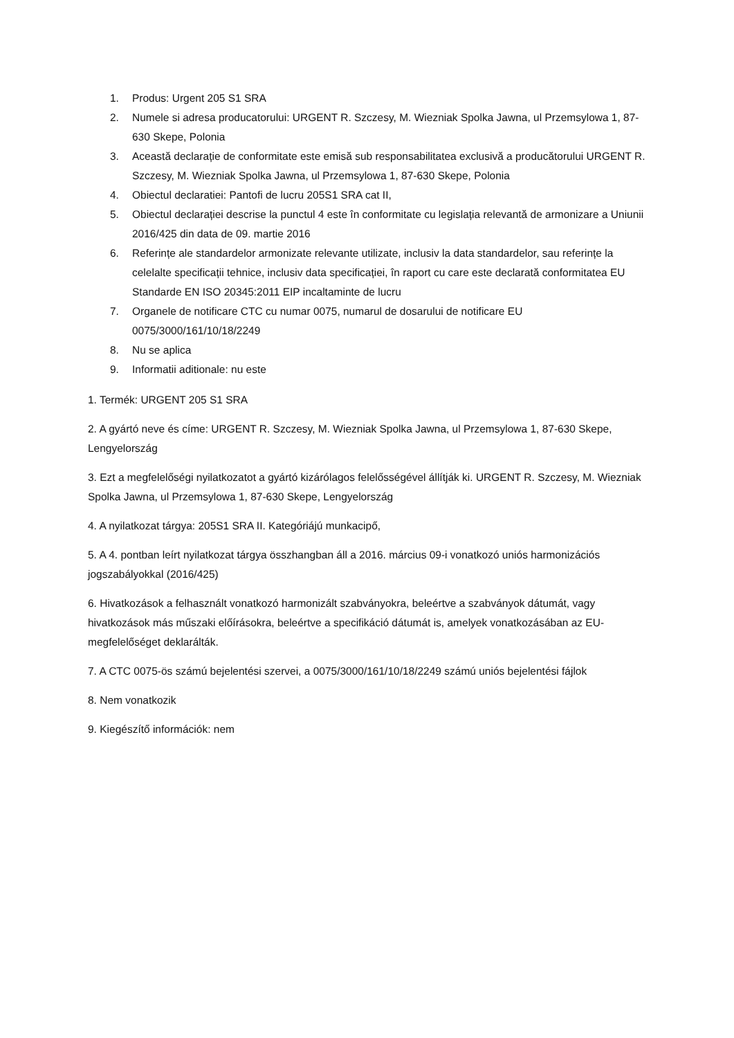1. Produs: Urgent 205 S1 SRA
2. Numele si adresa producatorului: URGENT R. Szczesy, M. Wiezniak Spolka Jawna, ul Przemsylowa 1, 87-630 Skepe, Polonia
3. Această declarație de conformitate este emisă sub responsabilitatea exclusivă a producătorului URGENT R. Szczesy, M. Wiezniak Spolka Jawna, ul Przemsylowa 1, 87-630 Skepe, Polonia
4. Obiectul declaratiei: Pantofi de lucru 205S1 SRA cat II,
5. Obiectul declarației descrise la punctul 4 este în conformitate cu legislația relevantă de armonizare a Uniunii 2016/425 din data de 09. martie 2016
6. Referințe ale standardelor armonizate relevante utilizate, inclusiv la data standardelor, sau referințe la celelalte specificații tehnice, inclusiv data specificației, în raport cu care este declarată conformitatea EU Standarde EN ISO 20345:2011 EIP incaltaminte de lucru
7. Organele de notificare CTC cu numar 0075, numarul de dosarului de notificare EU 0075/3000/161/10/18/2249
8. Nu se aplica
9. Informatii aditionale: nu este
1. Termék: URGENT 205 S1 SRA
2. A gyártó neve és címe: URGENT R. Szczesy, M. Wiezniak Spolka Jawna, ul Przemsylowa 1, 87-630 Skepe, Lengyelország
3. Ezt a megfelelőségi nyilatkozatot a gyártó kizárólagos felelősségével állítják ki. URGENT R. Szczesy, M. Wiezniak Spolka Jawna, ul Przemsylowa 1, 87-630 Skepe, Lengyelország
4. A nyilatkozat tárgya: 205S1 SRA II. Kategóriájú munkacipő,
5. A 4. pontban leírt nyilatkozat tárgya összhangban áll a 2016. március 09-i vonatkozó uniós harmonizációs jogszabályokkal (2016/425)
6. Hivatkozások a felhasznált vonatkozó harmonizált szabványokra, beleértve a szabványok dátumát, vagy hivatkozások más műszaki előírásokra, beleértve a specifikáció dátumát is, amelyek vonatkozásában az EU-megfelelőséget deklarálták.
7. A CTC 0075-ös számú bejelentési szervei, a 0075/3000/161/10/18/2249 számú uniós bejelentési fájlok
8. Nem vonatkozik
9. Kiegészítő információk: nem